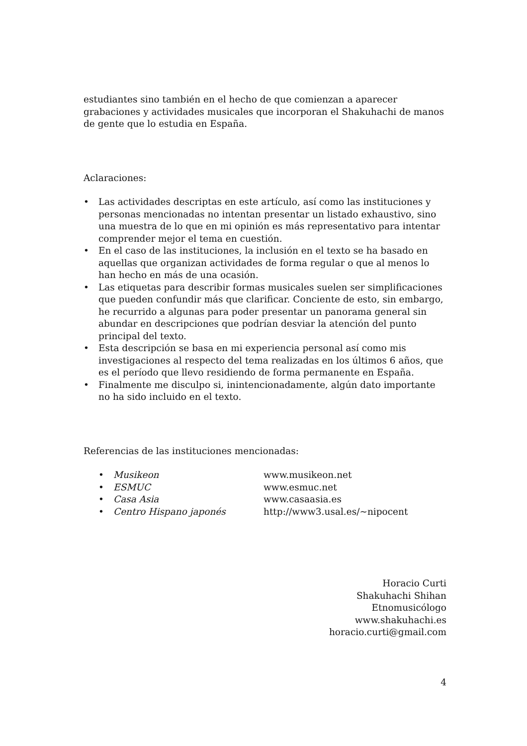estudiantes sino también en el hecho de que comienzan a aparecer grabaciones y actividades musicales que incorporan el Shakuhachi de manos de gente que lo estudia en España.
Aclaraciones:
• Las actividades descriptas en este artículo, así como las instituciones y personas mencionadas no intentan presentar un listado exhaustivo, sino una muestra de lo que en mi opinión es más representativo para intentar comprender mejor el tema en cuestión.
• En el caso de las instituciones, la inclusión en el texto se ha basado en aquellas que organizan actividades de forma regular o que al menos lo han hecho en más de una ocasión.
• Las etiquetas para describir formas musicales suelen ser simplificaciones que pueden confundir más que clarificar. Conciente de esto, sin embargo, he recurrido a algunas para poder presentar un panorama general sin abundar en descripciones que podrían desviar la atención del punto principal del texto.
• Esta descripción se basa en mi experiencia personal así como mis investigaciones al respecto del tema realizadas en los últimos 6 años, que es el período que llevo residiendo de forma permanente en España.
• Finalmente me disculpo si, inintencionadamente, algún dato importante no ha sido incluido en el texto.
Referencias de las instituciones mencionadas:
| • | Musikeon | www.musikeon.net |
| • | ESMUC | www.esmuc.net |
| • | Casa Asia | www.casaasia.es |
| • | Centro Hispano japonés | http://www3.usal.es/~nipocent |
Horacio Curti
Shakuhachi Shihan
Etnomusicólogo
www.shakuhachi.es
horacio.curti@gmail.com
4